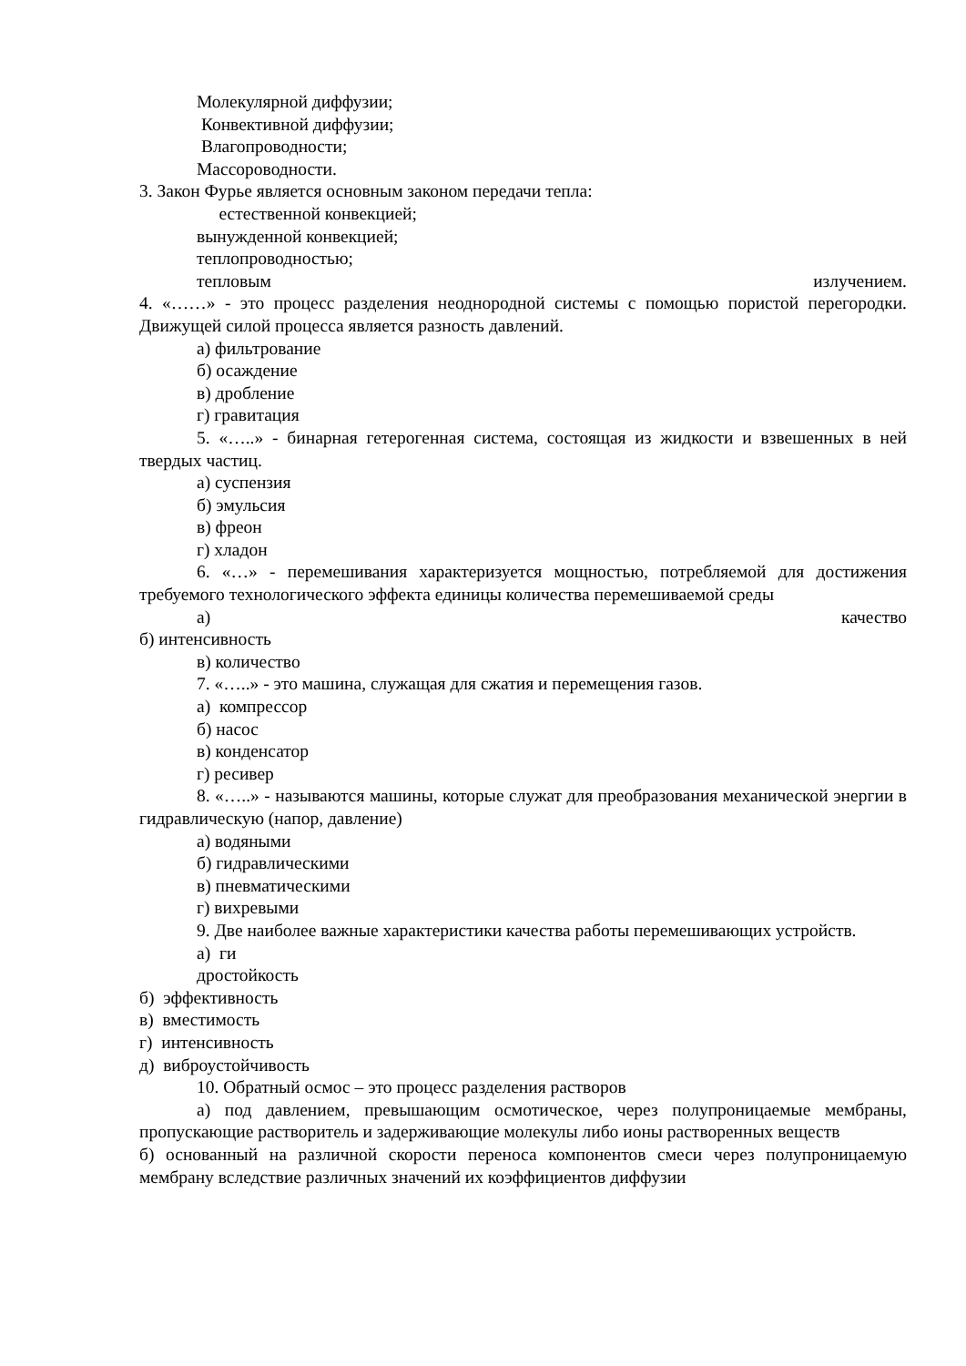Молекулярной диффузии;
Конвективной диффузии;
Влагопроводности;
Массороводности.
3. Закон Фурье является основным законом передачи тепла:
естественной конвекцией;
вынужденной конвекцией;
теплопроводностью;
тепловым излучением.
4. «……» - это процесс разделения неоднородной системы с помощью пористой перегородки. Движущей силой процесса является разность давлений.
а) фильтрование
б) осаждение
в) дробление
г) гравитация
5. «…..» - бинарная гетерогенная система, состоящая из жидкости и взвешенных в ней твердых частиц.
а) суспензия
б) эмульсия
в) фреон
г) хладон
6. «…» - перемешивания характеризуется мощностью, потребляемой для достижения требуемого технологического эффекта единицы количества перемешиваемой среды
а) качество
б) интенсивность
в) количество
7. «…..» - это машина, служащая для сжатия и перемещения газов.
а) компрессор
б) насос
в) конденсатор
г) ресивер
8. «…..» - называются машины, которые служат для преобразования механической энергии в гидравлическую (напор, давление)
а) водяными
б) гидравлическими
в) пневматическими
г) вихревыми
9. Две наиболее важные характеристики качества работы перемешивающих устройств.
а) ги
дростойкость
б) эффективность
в) вместимость
г) интенсивность
д) виброустойчивость
10. Обратный осмос – это процесс разделения растворов
а) под давлением, превышающим осмотическое, через полупроницаемые мембраны, пропускающие растворитель и задерживающие молекулы либо ионы растворенных веществ
б) основанный на различной скорости переноса компонентов смеси через полупроницаемую мембрану вследствие различных значений их коэффициентов диффузии